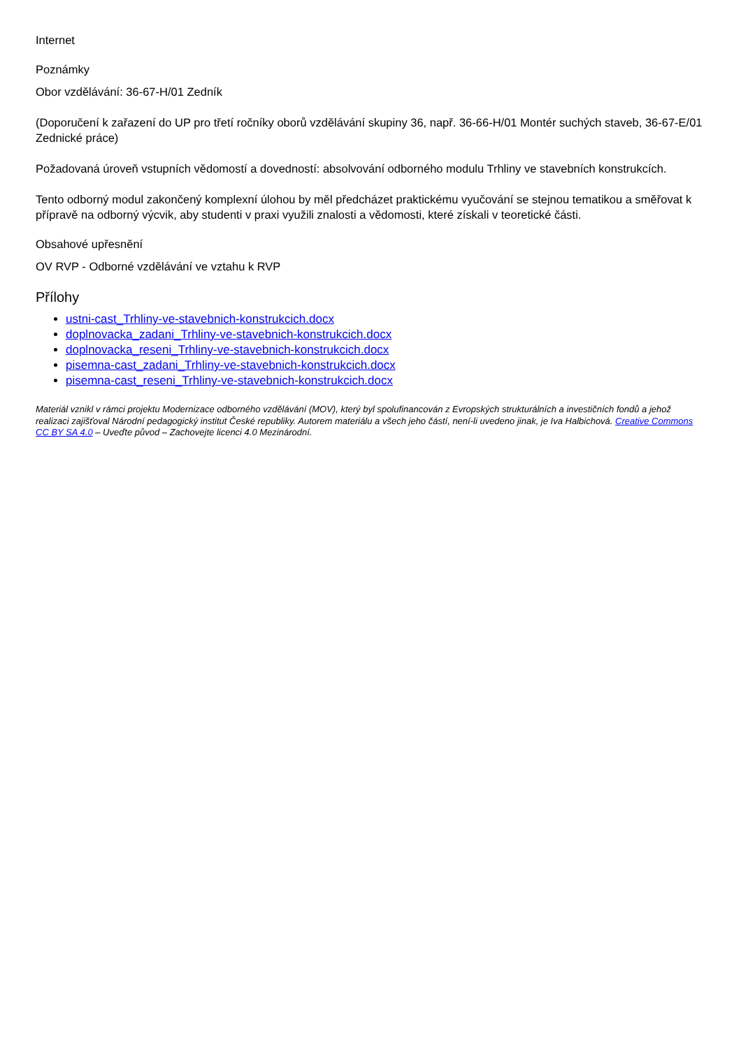Internet
Poznámky
Obor vzdělávání: 36-67-H/01 Zedník
(Doporučení k zařazení do UP pro třetí ročníky oborů vzdělávání skupiny 36, např. 36-66-H/01 Montér suchých staveb, 36-67-E/01 Zednické práce)
Požadovaná úroveň vstupních vědomostí a dovedností: absolvování odborného modulu Trhliny ve stavebních konstrukcích.
Tento odborný modul zakončený komplexní úlohou by měl předcházet praktickému vyučování se stejnou tematikou a směřovat k přípravě na odborný výcvik, aby studenti v praxi využili znalosti a vědomosti, které získali v teoretické části.
Obsahové upřesnění
OV RVP - Odborné vzdělávání ve vztahu k RVP
Přílohy
ustni-cast_Trhliny-ve-stavebnich-konstrukcich.docx
doplnovacka_zadani_Trhliny-ve-stavebnich-konstrukcich.docx
doplnovacka_reseni_Trhliny-ve-stavebnich-konstrukcich.docx
pisemna-cast_zadani_Trhliny-ve-stavebnich-konstrukcich.docx
pisemna-cast_reseni_Trhliny-ve-stavebnich-konstrukcich.docx
Materiál vznikl v rámci projektu Modernizace odborného vzdělávání (MOV), který byl spolufinancován z Evropských strukturálních a investičních fondů a jehož realizaci zajišťoval Národní pedagogický institut České republiky. Autorem materiálu a všech jeho částí, není-li uvedeno jinak, je Iva Halbichová. Creative Commons CC BY SA 4.0 – Uveďte původ – Zachovejte licenci 4.0 Mezinárodní.